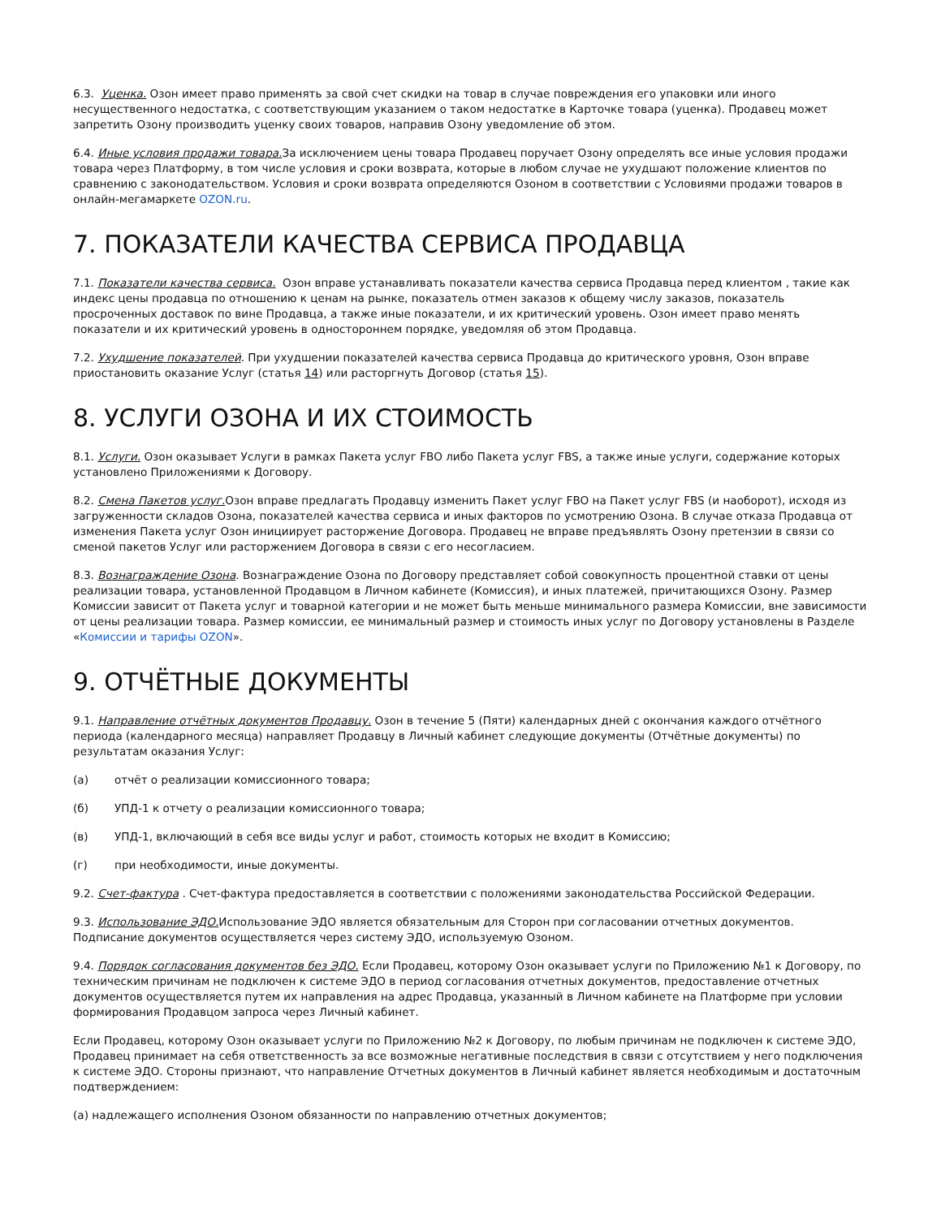6.3. Уценка. Озон имеет право применять за свой счет скидки на товар в случае повреждения его упаковки или иного несущественного недостатка, с соответствующим указанием о таком недостатке в Карточке товара (уценка). Продавец может запретить Озону производить уценку своих товаров, направив Озону уведомление об этом.
6.4. Иные условия продажи товара. За исключением цены товара Продавец поручает Озону определять все иные условия продажи товара через Платформу, в том числе условия и сроки возврата, которые в любом случае не ухудшают положение клиентов по сравнению с законодательством. Условия и сроки возврата определяются Озоном в соответствии с Условиями продажи товаров в онлайн-мегамаркете OZON.ru.
7. ПОКАЗАТЕЛИ КАЧЕСТВА СЕРВИСА ПРОДАВЦА
7.1. Показатели качества сервиса. Озон вправе устанавливать показатели качества сервиса Продавца перед клиентом , такие как индекс цены продавца по отношению к ценам на рынке, показатель отмен заказов к общему числу заказов, показатель просроченных доставок по вине Продавца, а также иные показатели, и их критический уровень. Озон имеет право менять показатели и их критический уровень в одностороннем порядке, уведомляя об этом Продавца.
7.2. Ухудшение показателей. При ухудшении показателей качества сервиса Продавца до критического уровня, Озон вправе приостановить оказание Услуг (статья 14) или расторгнуть Договор (статья 15).
8. УСЛУГИ ОЗОНА И ИХ СТОИМОСТЬ
8.1. Услуги. Озон оказывает Услуги в рамках Пакета услуг FBO либо Пакета услуг FBS, а также иные услуги, содержание которых установлено Приложениями к Договору.
8.2. Смена Пакетов услуг. Озон вправе предлагать Продавцу изменить Пакет услуг FBO на Пакет услуг FBS (и наоборот), исходя из загруженности складов Озона, показателей качества сервиса и иных факторов по усмотрению Озона. В случае отказа Продавца от изменения Пакета услуг Озон инициирует расторжение Договора. Продавец не вправе предъявлять Озону претензии в связи со сменой пакетов Услуг или расторжением Договора в связи с его несогласием.
8.3. Вознаграждение Озона. Вознаграждение Озона по Договору представляет собой совокупность процентной ставки от цены реализации товара, установленной Продавцом в Личном кабинете (Комиссия), и иных платежей, причитающихся Озону. Размер Комиссии зависит от Пакета услуг и товарной категории и не может быть меньше минимального размера Комиссии, вне зависимости от цены реализации товара. Размер комиссии, ее минимальный размер и стоимость иных услуг по Договору установлены в Разделе «Комиссии и тарифы OZON».
9. ОТЧЁТНЫЕ ДОКУМЕНТЫ
9.1. Направление отчётных документов Продавцу. Озон в течение 5 (Пяти) календарных дней с окончания каждого отчётного периода (календарного месяца) направляет Продавцу в Личный кабинет следующие документы (Отчётные документы) по результатам оказания Услуг:
(а) отчёт о реализации комиссионного товара;
(б) УПД-1 к отчету о реализации комиссионного товара;
(в) УПД-1, включающий в себя все виды услуг и работ, стоимость которых не входит в Комиссию;
(г) при необходимости, иные документы.
9.2. Счет-фактура . Счет-фактура предоставляется в соответствии с положениями законодательства Российской Федерации.
9.3. Использование ЭДО. Использование ЭДО является обязательным для Сторон при согласовании отчетных документов. Подписание документов осуществляется через систему ЭДО, используемую Озоном.
9.4. Порядок согласования документов без ЭДО. Если Продавец, которому Озон оказывает услуги по Приложению №1 к Договору, по техническим причинам не подключен к системе ЭДО в период согласования отчетных документов, предоставление отчетных документов осуществляется путем их направления на адрес Продавца, указанный в Личном кабинете на Платформе при условии формирования Продавцом запроса через Личный кабинет.
Если Продавец, которому Озон оказывает услуги по Приложению №2 к Договору, по любым причинам не подключен к системе ЭДО, Продавец принимает на себя ответственность за все возможные негативные последствия в связи с отсутствием у него подключения к системе ЭДО. Стороны признают, что направление Отчетных документов в Личный кабинет является необходимым и достаточным подтверждением:
(а) надлежащего исполнения Озоном обязанности по направлению отчетных документов;